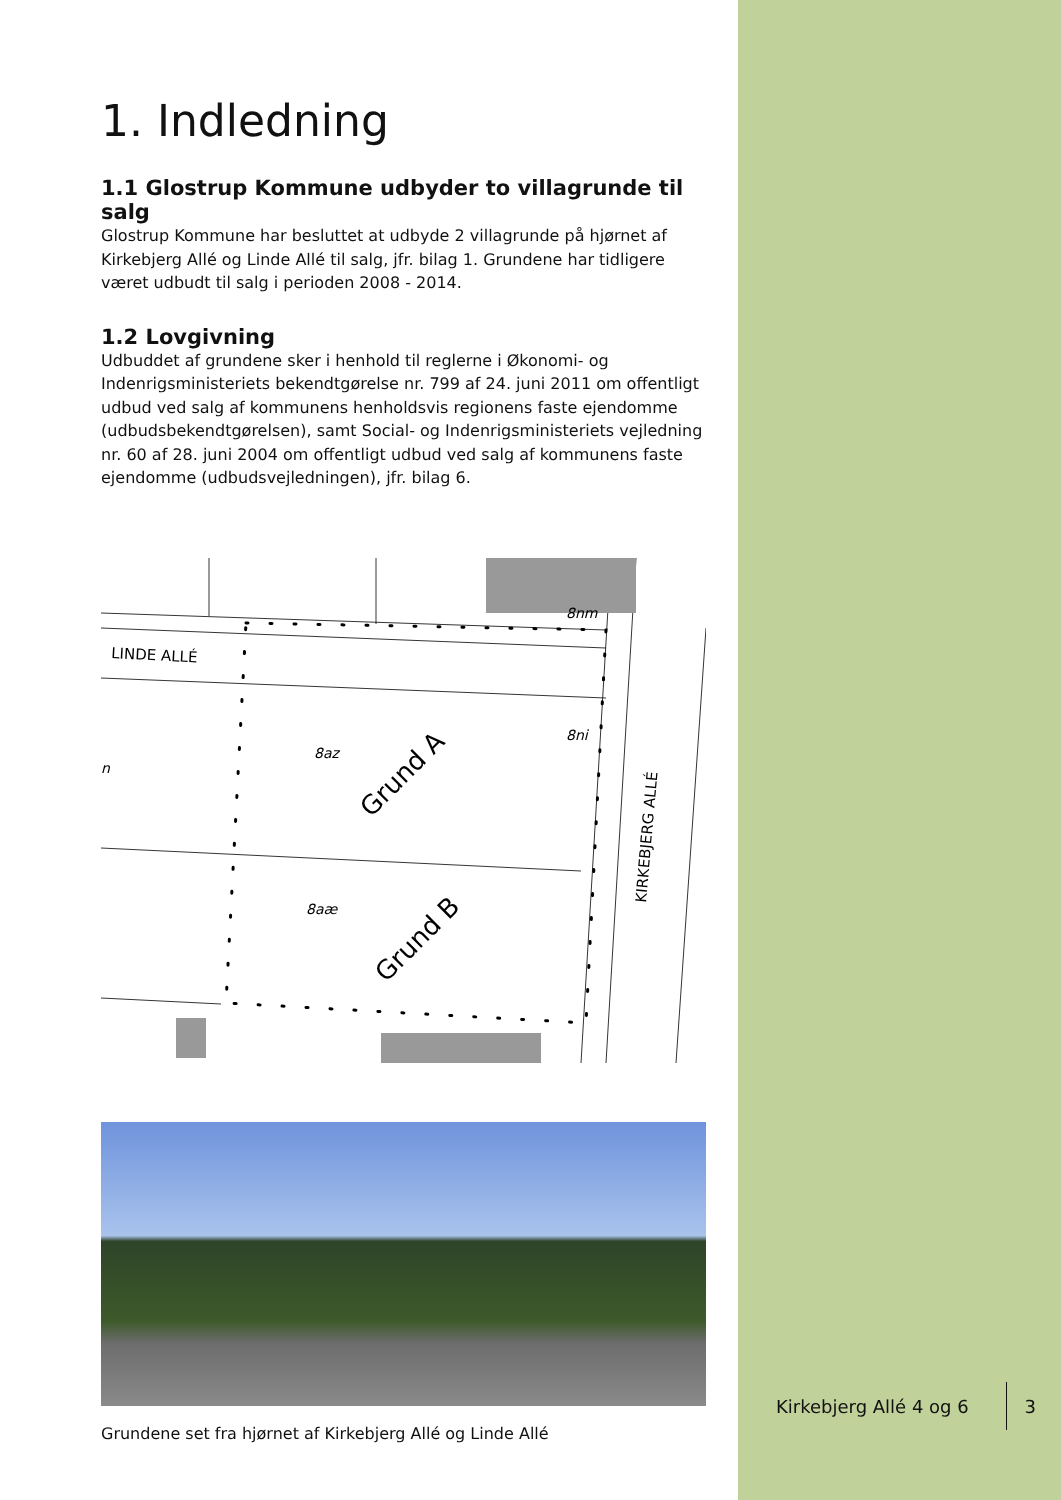1. Indledning
1.1 Glostrup Kommune udbyder to villagrunde til salg
Glostrup Kommune har besluttet at udbyde 2 villagrunde på hjørnet af Kirkebjerg Allé og Linde Allé til salg, jfr. bilag 1. Grundene har tidligere været udbudt til salg i perioden 2008 - 2014.
1.2 Lovgivning
Udbuddet af grundene sker i henhold til reglerne i Økonomi- og Indenrigsministeriets bekendtgørelse nr. 799 af 24. juni 2011 om offentligt udbud ved salg af kommunens henholdsvis regionens faste ejendomme (udbudsbekendtgørelsen), samt Social- og Indenrigsministeriets vejledning nr. 60 af 28. juni 2004 om offentligt udbud ved salg af kommunens faste ejendomme (udbudsvejledningen), jfr. bilag 6.
8az
8aæ
8nm
8ni
n
LINDE ALLÉ
KIRKEBJERG ALLÉ
Grund A
Grund B
Grundene set fra hjørnet af Kirkebjerg Allé og Linde Allé
Kirkebjerg Allé 4 og 6 3